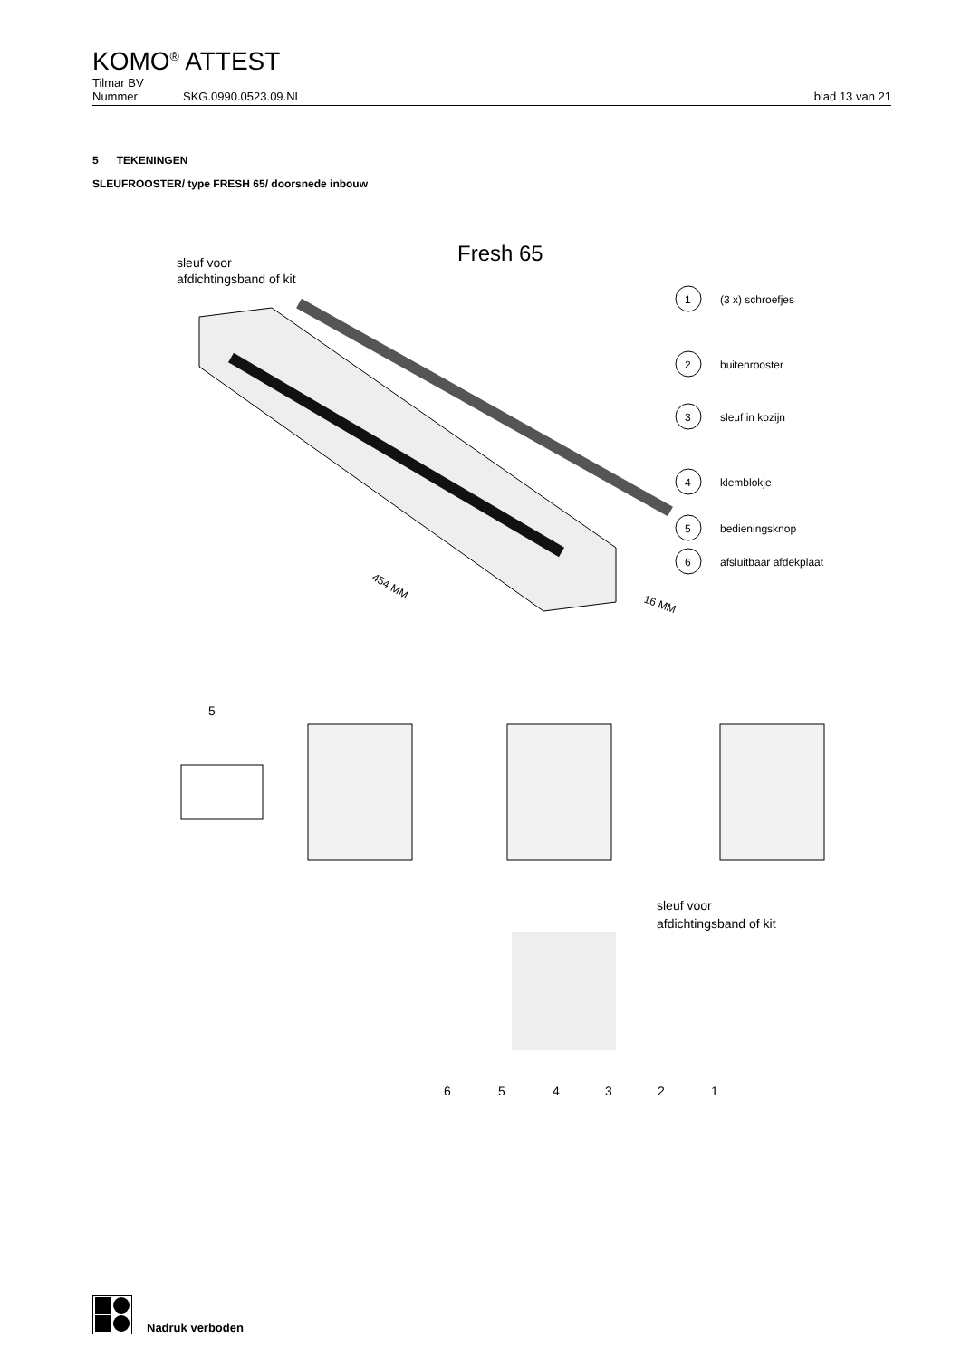KOMO<sup>®</sup> ATTEST
Tilmar BV
Nummer: SKG.0990.0523.09.NL blad 13 van 21
5 TEKENINGEN
SLEUFROOSTER/ type FRESH 65/ doorsnede inbouw
Fresh 65
sleuf voor
afdichtingsband of kit
1
(3 x) schroefjes
2
buitenrooster
3
sleuf in kozijn
4
klemblokje
5
bedieningsknop
6
afsluitbaar afdekplaat
454 MM
16 MM
5
sleuf voor
afdichtingsband of kit
6
5
4
3
2
1
Nadruk verboden